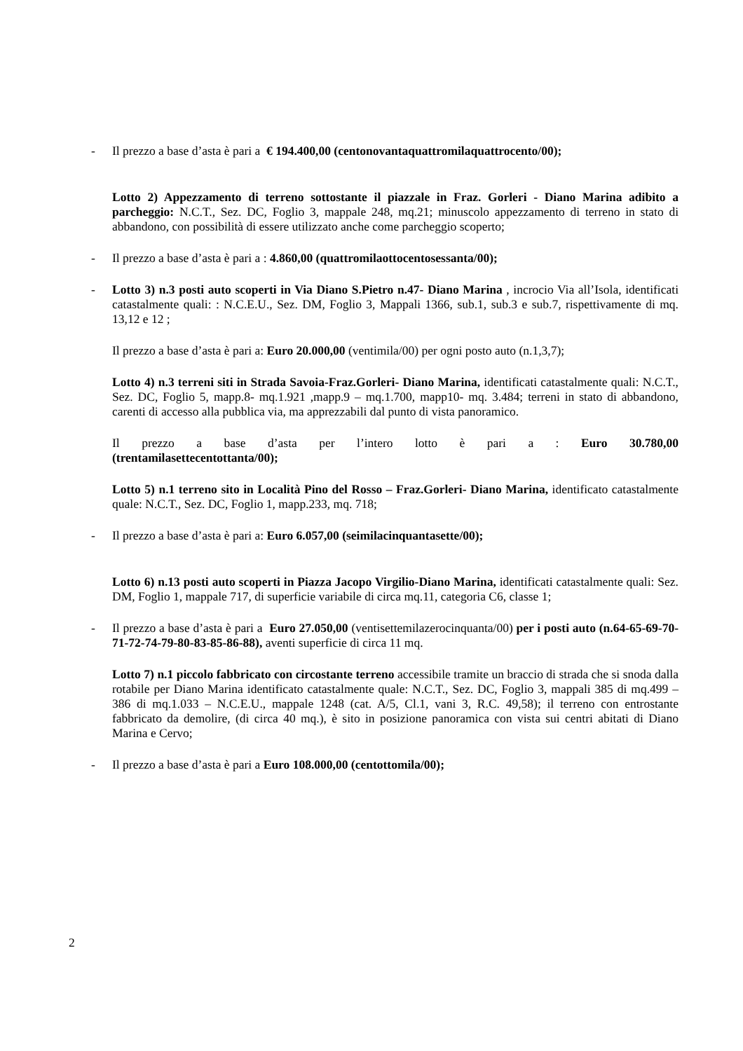- Il prezzo a base d’asta è pari a € 194.400,00 (centonovantaquattromilaquattrocento/00);
Lotto 2) Appezzamento di terreno sottostante il piazzale in Fraz. Gorleri - Diano Marina adibito a parcheggio: N.C.T., Sez. DC, Foglio 3, mappale 248, mq.21; minuscolo appezzamento di terreno in stato di abbandono, con possibilità di essere utilizzato anche come parcheggio scoperto;
- Il prezzo a base d’asta è pari a : 4.860,00 (quattromilaottocentosessanta/00);
- Lotto 3) n.3 posti auto scoperti in Via Diano S.Pietro n.47- Diano Marina , incrocio Via all’Isola, identificati catastalmente quali: : N.C.E.U., Sez. DM, Foglio 3, Mappali 1366, sub.1, sub.3 e sub.7, rispettivamente di mq. 13,12 e 12 ;
Il prezzo a base d’asta è pari a: Euro 20.000,00 (ventimila/00) per ogni posto auto (n.1,3,7);
Lotto 4) n.3 terreni siti in Strada Savoia-Fraz.Gorleri- Diano Marina, identificati catastalmente quali: N.C.T., Sez. DC, Foglio 5, mapp.8- mq.1.921 ,mapp.9 – mq.1.700, mapp10- mq. 3.484; terreni in stato di abbandono, carenti di accesso alla pubblica via, ma apprezzabili dal punto di vista panoramico.
Il prezzo a base d’asta per l’intero lotto è pari a : Euro 30.780,00
(trentamilasettecentottanta/00);
Lotto 5) n.1 terreno sito in Località Pino del Rosso – Fraz.Gorleri- Diano Marina, identificato catastalmente quale: N.C.T., Sez. DC, Foglio 1, mapp.233, mq. 718;
- Il prezzo a base d’asta è pari a: Euro 6.057,00 (seimilacinquantasette/00);
Lotto 6) n.13 posti auto scoperti in Piazza Jacopo Virgilio-Diano Marina, identificati catastalmente quali: Sez. DM, Foglio 1, mappale 717, di superficie variabile di circa mq.11, categoria C6, classe 1;
- Il prezzo a base d’asta è pari a Euro 27.050,00 (ventisettemilazerocinquanta/00) per i posti auto (n.64-65-69-70-71-72-74-79-80-83-85-86-88), aventi superficie di circa 11 mq.
Lotto 7) n.1 piccolo fabbricato con circostante terreno accessibile tramite un braccio di strada che si snoda dalla rotabile per Diano Marina identificato catastalmente quale: N.C.T., Sez. DC, Foglio 3, mappali 385 di mq.499 – 386 di mq.1.033 – N.C.E.U., mappale 1248 (cat. A/5, Cl.1, vani 3, R.C. 49,58); il terreno con entrostante fabbricato da demolire, (di circa 40 mq.), è sito in posizione panoramica con vista sui centri abitati di Diano Marina e Cervo;
- Il prezzo a base d’asta è pari a Euro 108.000,00 (centottomila/00);
2